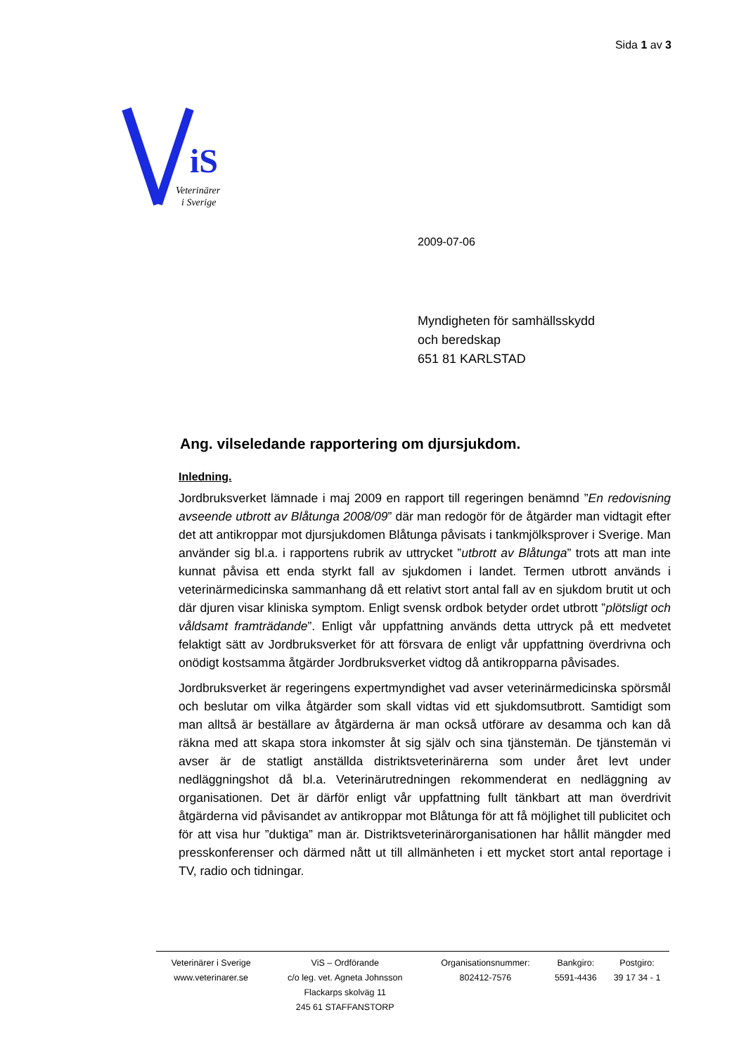Sida 1 av 3
iS
Veterinärer
i Sverige
2009-07-06
Myndigheten för samhällsskydd
och beredskap
651 81 KARLSTAD
Ang. vilseledande rapportering om djursjukdom.
Inledning.
Jordbruksverket lämnade i maj 2009 en rapport till regeringen benämnd ”En redovisning avseende utbrott av Blåtunga 2008/09” där man redogör för de åtgärder man vidtagit efter det att antikroppar mot djursjukdomen Blåtunga påvisats i tankmjölksprover i Sverige. Man använder sig bl.a. i rapportens rubrik av uttrycket ”utbrott av Blåtunga” trots att man inte kunnat påvisa ett enda styrkt fall av sjukdomen i landet. Termen utbrott används i veterinärmedicinska sammanhang då ett relativt stort antal fall av en sjukdom brutit ut och där djuren visar kliniska symptom. Enligt svensk ordbok betyder ordet utbrott ”plötsligt och våldsamt framträdande”. Enligt vår uppfattning används detta uttryck på ett medvetet felaktigt sätt av Jordbruksverket för att försvara de enligt vår uppfattning överdrivna och onödigt kostsamma åtgärder Jordbruksverket vidtog då antikropparna påvisades.
Jordbruksverket är regeringens expertmyndighet vad avser veterinärmedicinska spörsmål och beslutar om vilka åtgärder som skall vidtas vid ett sjukdomsutbrott. Samtidigt som man alltså är beställare av åtgärderna är man också utförare av desamma och kan då räkna med att skapa stora inkomster åt sig själv och sina tjänstemän. De tjänstemän vi avser är de statligt anställda distriktsveterinärerna som under året levt under nedläggningshot då bl.a. Veterinärutredningen rekommenderat en nedläggning av organisationen. Det är därför enligt vår uppfattning fullt tänkbart att man överdrivit åtgärderna vid påvisandet av antikroppar mot Blåtunga för att få möjlighet till publicitet och för att visa hur ”duktiga” man är. Distriktsveterinärorganisationen har hållit mängder med presskonferenser och därmed nått ut till allmänheten i ett mycket stort antal reportage i TV, radio och tidningar.
| Veterinärer i Sverige www.veterinarer.se | ViS – Ordförande c/o leg. vet. Agneta Johnsson Flackarps skolväg 11 245 61 STAFFANSTORP | Organisationsnummer: 802412-7576 | Bankgiro: 5591-4436 | Postgiro: 39 17 34 - 1 |